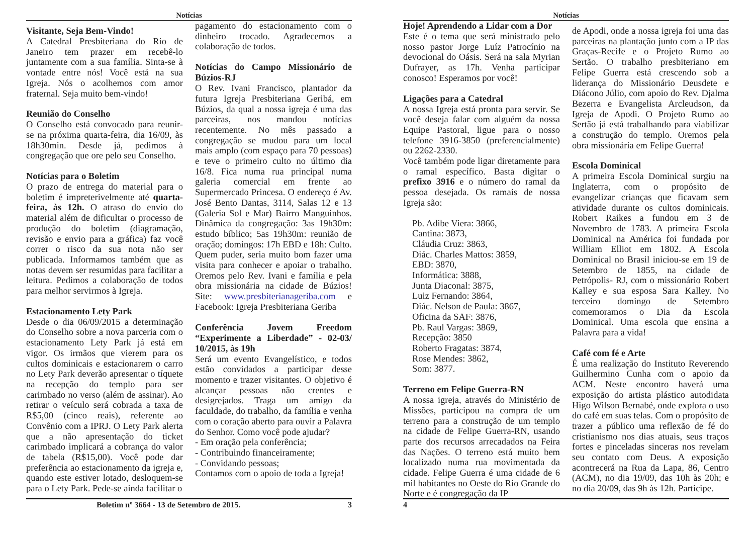Notícias
Visitante, Seja Bem-Vindo!
A Catedral Presbiteriana do Rio de Janeiro tem prazer em recebê-lo juntamente com a sua família. Sinta-se à vontade entre nós! Você está na sua Igreja. Nós o acolhemos com amor fraternal. Seja muito bem-vindo!
Reunião do Conselho
O Conselho está convocado para reunir-se na próxima quarta-feira, dia 16/09, às 18h30min. Desde já, pedimos à congregação que ore pelo seu Conselho.
Notícias para o Boletim
O prazo de entrega do material para o boletim é impreterivelmente até quarta-feira, às 12h. O atraso do envio do material além de dificultar o processo de produção do boletim (diagramação, revisão e envio para a gráfica) faz você correr o risco da sua nota não ser publicada. Informamos também que as notas devem ser resumidas para facilitar a leitura. Pedimos a colaboração de todos para melhor servirmos à Igreja.
Estacionamento Lety Park
Desde o dia 06/09/2015 a determinação do Conselho sobre a nova parceria com o estacionamento Lety Park já está em vigor. Os irmãos que vierem para os cultos dominicais e estacionarem o carro no Lety Park deverão apresentar o tíquete na recepção do templo para ser carimbado no verso (além de assinar). Ao retirar o veículo será cobrada a taxa de R$5,00 (cinco reais), referente ao Convênio com a IPRJ. O Lety Park alerta que a não apresentação do ticket carimbado implicará a cobrança do valor de tabela (R$15,00). Você pode dar preferência ao estacionamento da igreja e, quando este estiver lotado, desloquem-se para o Lety Park. Pede-se ainda facilitar o
pagamento do estacionamento com o dinheiro trocado. Agradecemos a colaboração de todos.
Notícias do Campo Missionário de Búzios-RJ
O Rev. Ivani Francisco, plantador da futura Igreja Presbiteriana Geribá, em Búzios, da qual a nossa igreja é uma das parceiras, nos mandou notícias recentemente. No mês passado a congregação se mudou para um local mais amplo (com espaço para 70 pessoas) e teve o primeiro culto no último dia 16/8. Fica numa rua principal numa galeria comercial em frente ao Supermercado Princesa. O endereço é Av. José Bento Dantas, 3114, Salas 12 e 13 (Galeria Sol e Mar) Bairro Manguinhos. Dinâmica da congregação: 3as 19h30m: estudo bíblico; 5as 19h30m: reunião de oração; domingos: 17h EBD e 18h: Culto. Quem puder, seria muito bom fazer uma visita para conhecer e apoiar o trabalho. Oremos pelo Rev. Ivani e família e pela obra missionária na cidade de Búzios! Site: www.presbiterianageriba.com e Facebook: Igreja Presbiteriana Geriba
Conferência Jovem Freedom “Experimente a Liberdade” - 02-03/ 10/2015, às 19h
Será um evento Evangelístico, e todos estão convidados a participar desse momento e trazer visitantes. O objetivo é alcançar pessoas não crentes e desigrejados. Traga um amigo da faculdade, do trabalho, da família e venha com o coração aberto para ouvir a Palavra do Senhor. Como você pode ajudar?
- Em oração pela conferência;
- Contribuindo financeiramente;
- Convidando pessoas;
Contamos com o apoio de toda a Igreja!
Boletim nº 3664 - 13 de Setembro de 2015. 3
Notícias
Hoje! Aprendendo a Lidar com a Dor
Este é o tema que será ministrado pelo nosso pastor Jorge Luíz Patrocínio na devocional do Oásis. Será na sala Myrian Dufrayer, as 17h. Venha participar conosco! Esperamos por você!
Ligações para a Catedral
A nossa Igreja está pronta para servir. Se você deseja falar com alguém da nossa Equipe Pastoral, ligue para o nosso telefone 3916-3850 (preferencialmente) ou 2262-2330.
Você também pode ligar diretamente para o ramal específico. Basta digitar o prefixo 3916 e o número do ramal da pessoa desejada. Os ramais de nossa Igreja são:
Pb. Adibe Viera: 3866,
Cantina: 3873,
Cláudia Cruz: 3863,
Diác. Charles Mattos: 3859,
EBD: 3870,
Informática: 3888,
Junta Diaconal: 3875,
Luiz Fernando: 3864,
Diác. Nelson de Paula: 3867,
Oficina da SAF: 3876,
Pb. Raul Vargas: 3869,
Recepção: 3850
Roberto Fragatas: 3874,
Rose Mendes: 3862,
Som: 3877.
Terreno em Felipe Guerra-RN
A nossa igreja, através do Ministério de Missões, participou na compra de um terreno para a construção de um templo na cidade de Felipe Guerra-RN, usando parte dos recursos arrecadados na Feira das Nações. O terreno está muito bem localizado numa rua movimentada da cidade. Felipe Guerra é uma cidade de 6 mil habitantes no Oeste do Rio Grande do Norte e é congregação da IP
de Apodi, onde a nossa igreja foi uma das parceiras na plantação junto com a IP das Graças-Recife e o Projeto Rumo ao Sertão. O trabalho presbiteriano em Felipe Guerra está crescendo sob a liderança do Missionário Deusdete e Diácono Júlio, com apoio do Rev. Djalma Bezerra e Evangelista Arcleudson, da Igreja de Apodi. O Projeto Rumo ao Sertão já está trabalhando para viabilizar a construção do templo. Oremos pela obra missionária em Felipe Guerra!
Escola Dominical
A primeira Escola Dominical surgiu na Inglaterra, com o propósito de evangelizar crianças que ficavam sem atividade durante os cultos dominicais. Robert Raikes a fundou em 3 de Novembro de 1783. A primeira Escola Dominical na América foi fundada por William Elliot em 1802. A Escola Dominical no Brasil iniciou-se em 19 de Setembro de 1855, na cidade de Petrópolis- RJ, com o missionário Robert Kalley e sua esposa Sara Kalley. No terceiro domingo de Setembro comemoramos o Dia da Escola Dominical. Uma escola que ensina a Palavra para a vida!
Café com fé e Arte
É uma realização do Instituto Reverendo Guilhermino Cunha com o apoio da ACM. Neste encontro haverá uma exposição do artista plástico autodidata Higo Wilson Bernabé, onde explora o uso do café em suas telas. Com o propósito de trazer a público uma reflexão de fé do cristianismo nos dias atuais, seus traços fortes e pinceladas sinceras nos revelam seu contato com Deus. A exposição acontrecerá na Rua da Lapa, 86, Centro (ACM), no dia 19/09, das 10h às 20h; e no dia 20/09, das 9h às 12h. Participe.
4